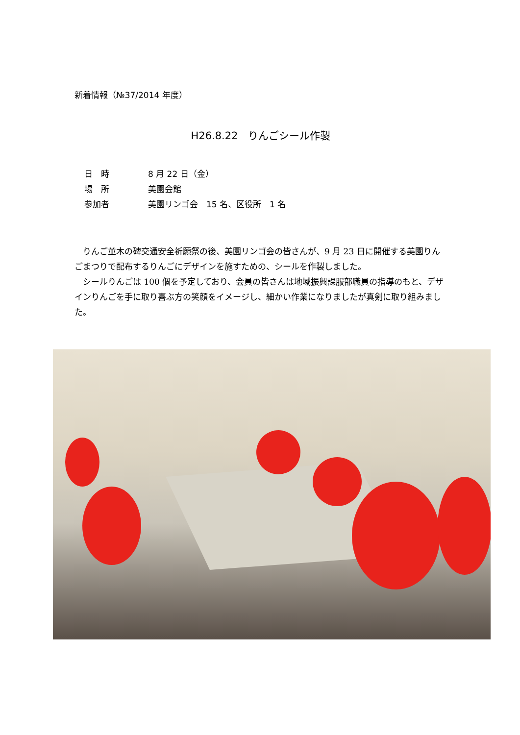新着情報（№37/2014 年度）
H26.8.22　りんごシール作製
日　時 8 月 22 日（金）
場　所 美園会館
参加者 美園リンゴ会　15 名、区役所　1 名
りんご並木の碑交通安全祈願祭の後、美園リンゴ会の皆さんが、9 月 23 日に開催する美園りんごまつりで配布するりんごにデザインを施すための、シールを作製しました。
シールりんごは 100 個を予定しており、会員の皆さんは地域振興課服部職員の指導のもと、デザインりんごを手に取り喜ぶ方の笑顔をイメージし、細かい作業になりましたが真剣に取り組みました。